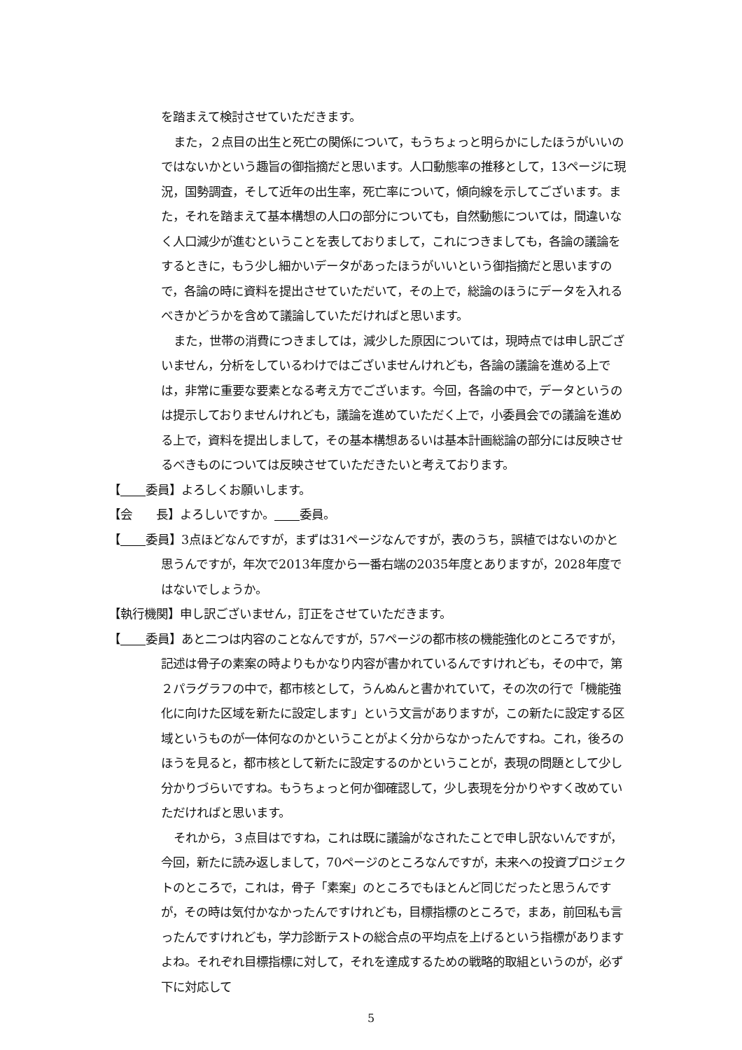を踏まえて検討させていただきます。
また，２点目の出生と死亡の関係について，もうちょっと明らかにしたほうがいいのではないかという趣旨の御指摘だと思います。人口動態率の推移として，13ページに現況，国勢調査，そして近年の出生率，死亡率について，傾向線を示してございます。また，それを踏まえて基本構想の人口の部分についても，自然動態については，間違いなく人口減少が進むということを表しておりまして，これにつきましても，各論の議論をするときに，もう少し細かいデータがあったほうがいいという御指摘だと思いますので，各論の時に資料を提出させていただいて，その上で，総論のほうにデータを入れるべきかどうかを含めて議論していただければと思います。
また，世帯の消費につきましては，減少した原因については，現時点では申し訳ございません，分析をしているわけではございませんけれども，各論の議論を進める上では，非常に重要な要素となる考え方でございます。今回，各論の中で，データというのは提示しておりませんけれども，議論を進めていただく上で，小委員会での議論を進める上で，資料を提出しまして，その基本構想あるいは基本計画総論の部分には反映させるべきものについては反映させていただきたいと考えております。
【 委員】よろしくお願いします。
【会　　長】よろしいですか。 委員。
【 委員】3点ほどなんですが，まずは31ページなんですが，表のうち，誤植ではないのかと思うんですが，年次で2013年度から一番右端の2035年度とありますが，2028年度ではないでしょうか。
【執行機関】申し訳ございません，訂正をさせていただきます。
【 委員】あと二つは内容のことなんですが，57ページの都市核の機能強化のところですが，記述は骨子の素案の時よりもかなり内容が書かれているんですけれども，その中で，第２パラグラフの中で，都市核として，うんぬんと書かれていて，その次の行で「機能強化に向けた区域を新たに設定します」という文言がありますが，この新たに設定する区域というものが一体何なのかということがよく分からなかったんですね。これ，後ろのほうを見ると，都市核として新たに設定するのかということが，表現の問題として少し分かりづらいですね。もうちょっと何か御確認して，少し表現を分かりやすく改めていただければと思います。
それから，３点目はですね，これは既に議論がなされたことで申し訳ないんですが，今回，新たに読み返しまして，70ページのところなんですが，未来への投資プロジェクトのところで，これは，骨子「素案」のところでもほとんど同じだったと思うんですが，その時は気付かなかったんですけれども，目標指標のところで，まあ，前回私も言ったんですけれども，学力診断テストの総合点の平均点を上げるという指標がありますよね。それぞれ目標指標に対して，それを達成するための戦略的取組というのが，必ず下に対応して
5